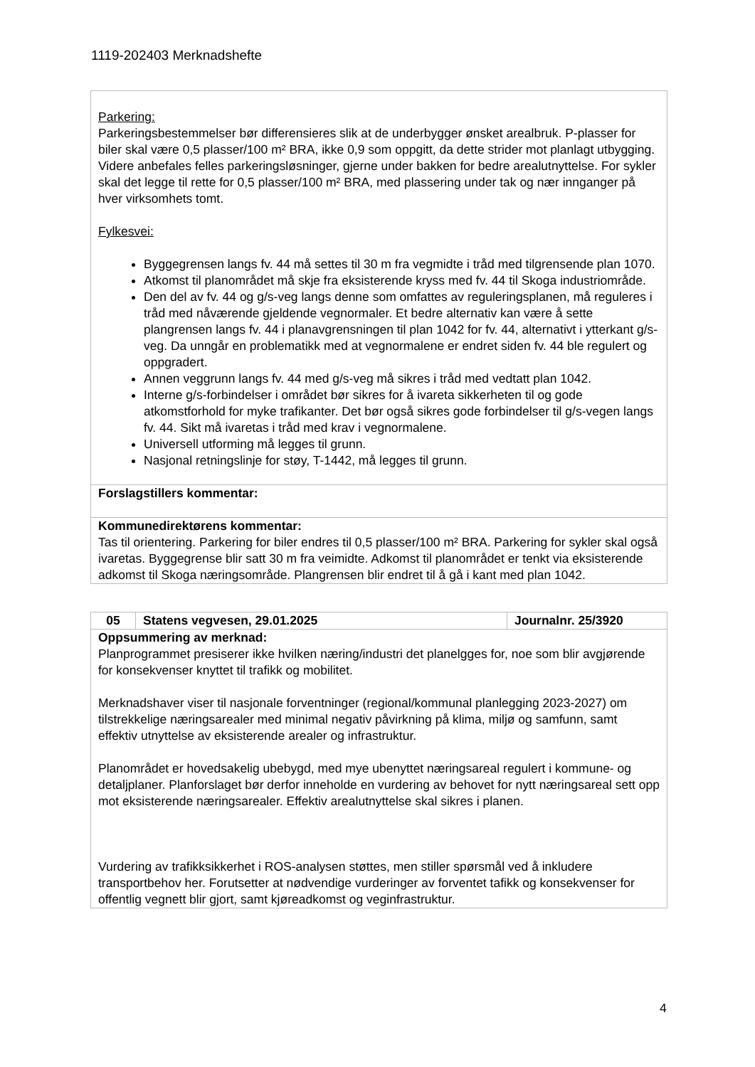1119-202403 Merknadshefte
| Parkering: Parkeringsbestemmelser bør differensieres slik at de underbygger ønsket arealbruk. P-plasser for biler skal være 0,5 plasser/100 m² BRA, ikke 0,9 som oppgitt, da dette strider mot planlagt utbygging. Videre anbefales felles parkeringsløsninger, gjerne under bakken for bedre arealutnyttelse. For sykler skal det legge til rette for 0,5 plasser/100 m² BRA, med plassering under tak og nær innganger på hver virksomhets tomt. Fylkesvei: Byggegrensen langs fv. 44 må settes til 30 m fra vegmidte i tråd med tilgrensende plan 1070. Atkomst til planområdet må skje fra eksisterende kryss med fv. 44 til Skoga industriområde. Den del av fv. 44 og g/s-veg langs denne som omfattes av reguleringsplanen, må reguleres i tråd med nåværende gjeldende vegnormaler. Et bedre alternativ kan være å sette plangrensen langs fv. 44 i planavgrensningen til plan 1042 for fv. 44, alternativt i ytterkant g/s-veg. Da unngår en problematikk med at vegnormalene er endret siden fv. 44 ble regulert og oppgradert. Annen veggrunn langs fv. 44 med g/s-veg må sikres i tråd med vedtatt plan 1042. Interne g/s-forbindelser i området bør sikres for å ivareta sikkerheten til og gode atkomstforhold for myke trafikanter. Det bør også sikres gode forbindelser til g/s-vegen langs fv. 44. Sikt må ivaretas i tråd med krav i vegnormalene. Universell utforming må legges til grunn. Nasjonal retningslinje for støy, T-1442, må legges til grunn. |
| Forslagstillers kommentar: |
| Kommunedirektørens kommentar: Tas til orientering. Parkering for biler endres til 0,5 plasser/100 m² BRA. Parkering for sykler skal også ivaretas. Byggegrense blir satt 30 m fra veimidte. Adkomst til planområdet er tenkt via eksisterende adkomst til Skoga næringsområde. Plangrensen blir endret til å gå i kant med plan 1042. |
| 05 | Statens vegvesen, 29.01.2025 | Journalnr. 25/3920 |
| --- | --- | --- |
| Oppsummering av merknad: Planprogrammet presiserer ikke hvilken næring/industri det planelgges for, noe som blir avgjørende for konsekvenser knyttet til trafikk og mobilitet. Merknadshaver viser til nasjonale forventninger (regional/kommunal planlegging 2023-2027) om tilstrekkelige næringsarealer med minimal negativ påvirkning på klima, miljø og samfunn, samt effektiv utnyttelse av eksisterende arealer og infrastruktur. Planområdet er hovedsakelig ubebygd, med mye ubenyttet næringsareal regulert i kommune- og detaljplaner. Planforslaget bør derfor inneholde en vurdering av behovet for nytt næringsareal sett opp mot eksisterende næringsarealer. Effektiv arealutnyttelse skal sikres i planen. Vurdering av trafikksikkerhet i ROS-analysen støttes, men stiller spørsmål ved å inkludere transportbehov her. Forutsetter at nødvendige vurderinger av forventet tafikk og konsekvenser for offentlig vegnett blir gjort, samt kjøreadkomst og veginfrastruktur. | | |
4